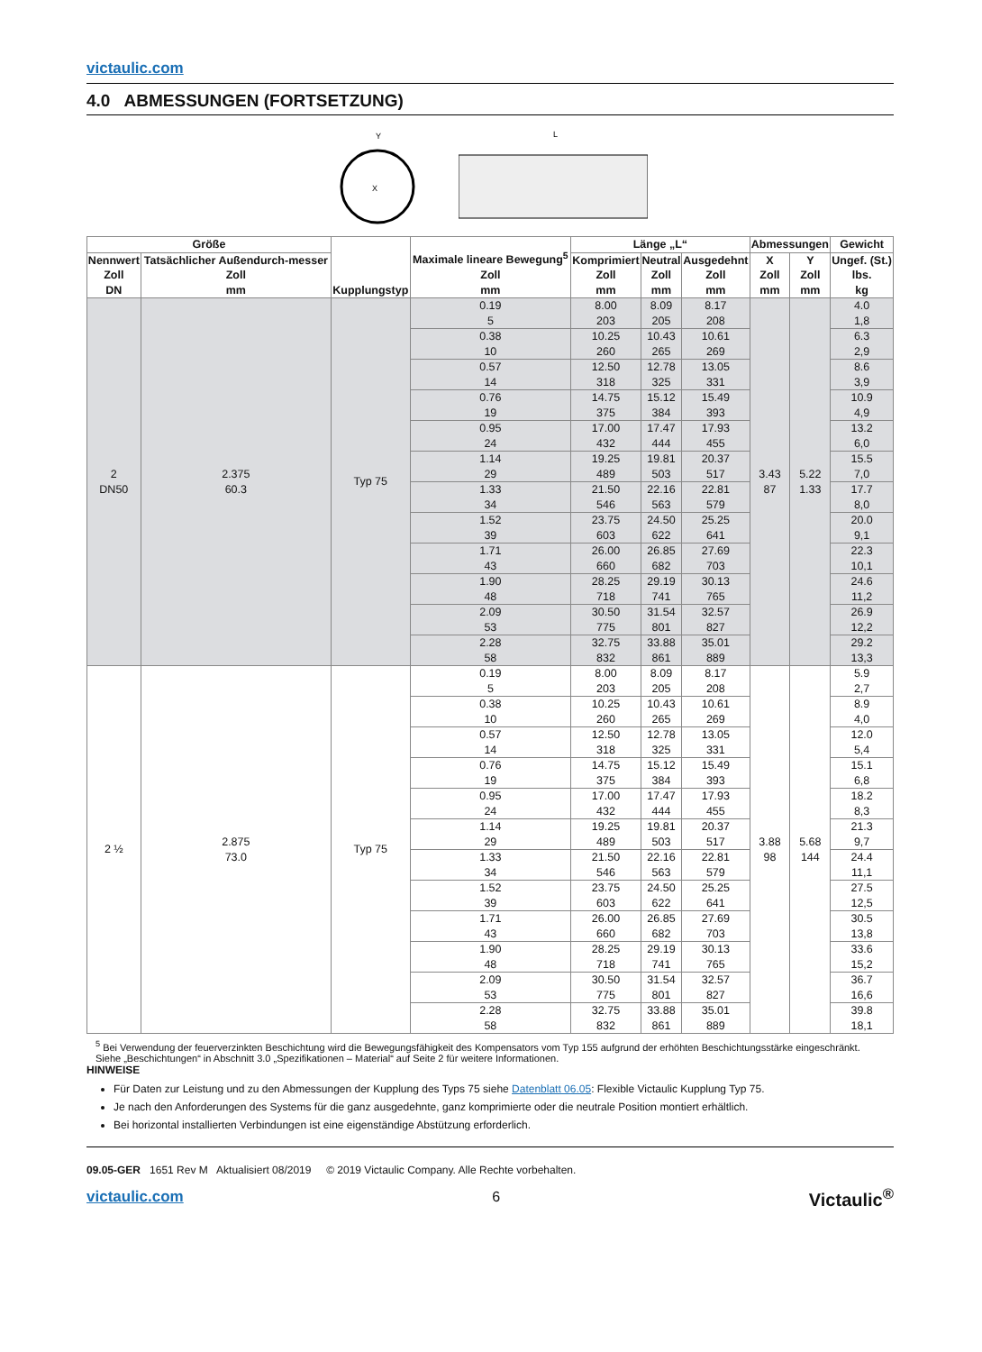victaulic.com
4.0 ABMESSUNGEN (FORTSETZUNG)
Y
X
L
| Größe | | Kupplungstyp | Maximale lineare Bewegung<sup>5</sup> Zoll mm | Länge „L“ | | | Abmessungen | | Gewicht |
| --- | --- | --- | --- | --- | --- | --- | --- | --- | --- |
| Nennwert Zoll DN | Tatsächlicher Außendurch-messer Zoll mm | | | Komprimiert Zoll mm | Neutral Zoll mm | Ausgedehnt Zoll mm | X Zoll mm | Y Zoll mm | Ungef. (St.) lbs. kg |
| 2 DN50 | 2.375 60.3 | Typ 75 | 0.19 5 | 8.00 203 | 8.09 205 | 8.17 208 | 3.43 87 | 5.22 1.33 | 4.0 1,8 |
| | | | 0.38 10 | 10.25 260 | 10.43 265 | 10.61 269 | | | 6.3 2,9 |
| | | | 0.57 14 | 12.50 318 | 12.78 325 | 13.05 331 | | | 8.6 3,9 |
| | | | 0.76 19 | 14.75 375 | 15.12 384 | 15.49 393 | | | 10.9 4,9 |
| | | | 0.95 24 | 17.00 432 | 17.47 444 | 17.93 455 | | | 13.2 6,0 |
| | | | 1.14 29 | 19.25 489 | 19.81 503 | 20.37 517 | | | 15.5 7,0 |
| | | | 1.33 34 | 21.50 546 | 22.16 563 | 22.81 579 | | | 17.7 8,0 |
| | | | 1.52 39 | 23.75 603 | 24.50 622 | 25.25 641 | | | 20.0 9,1 |
| | | | 1.71 43 | 26.00 660 | 26.85 682 | 27.69 703 | | | 22.3 10,1 |
| | | | 1.90 48 | 28.25 718 | 29.19 741 | 30.13 765 | | | 24.6 11,2 |
| | | | 2.09 53 | 30.50 775 | 31.54 801 | 32.57 827 | | | 26.9 12,2 |
| | | | 2.28 58 | 32.75 832 | 33.88 861 | 35.01 889 | | | 29.2 13,3 |
| 2 ½ | 2.875 73.0 | Typ 75 | 0.19 5 | 8.00 203 | 8.09 205 | 8.17 208 | 3.88 98 | 5.68 144 | 5.9 2,7 |
| | | | 0.38 10 | 10.25 260 | 10.43 265 | 10.61 269 | | | 8.9 4,0 |
| | | | 0.57 14 | 12.50 318 | 12.78 325 | 13.05 331 | | | 12.0 5,4 |
| | | | 0.76 19 | 14.75 375 | 15.12 384 | 15.49 393 | | | 15.1 6,8 |
| | | | 0.95 24 | 17.00 432 | 17.47 444 | 17.93 455 | | | 18.2 8,3 |
| | | | 1.14 29 | 19.25 489 | 19.81 503 | 20.37 517 | | | 21.3 9,7 |
| | | | 1.33 34 | 21.50 546 | 22.16 563 | 22.81 579 | | | 24.4 11,1 |
| | | | 1.52 39 | 23.75 603 | 24.50 622 | 25.25 641 | | | 27.5 12,5 |
| | | | 1.71 43 | 26.00 660 | 26.85 682 | 27.69 703 | | | 30.5 13,8 |
| | | | 1.90 48 | 28.25 718 | 29.19 741 | 30.13 765 | | | 33.6 15,2 |
| | | | 2.09 53 | 30.50 775 | 31.54 801 | 32.57 827 | | | 36.7 16,6 |
| | | | 2.28 58 | 32.75 832 | 33.88 861 | 35.01 889 | | | 39.8 18,1 |
<sup>5</sup> Bei Verwendung der feuerverzinkten Beschichtung wird die Bewegungsfähigkeit des Kompensators vom Typ 155 aufgrund der erhöhten Beschichtungsstärke eingeschränkt.
Siehe „Beschichtungen“ in Abschnitt 3.0 „Spezifikationen – Material“ auf Seite 2 für weitere Informationen.
HINWEISE
Für Daten zur Leistung und zu den Abmessungen der Kupplung des Typs 75 siehe Datenblatt 06.05: Flexible Victaulic Kupplung Typ 75.
Je nach den Anforderungen des Systems für die ganz ausgedehnte, ganz komprimierte oder die neutrale Position montiert erhältlich.
Bei horizontal installierten Verbindungen ist eine eigenständige Abstützung erforderlich.
09.05-GER 1651 Rev M Aktualisiert 08/2019 © 2019 Victaulic Company. Alle Rechte vorbehalten.
victaulic.com 6 Victaulic<sup>®</sup>